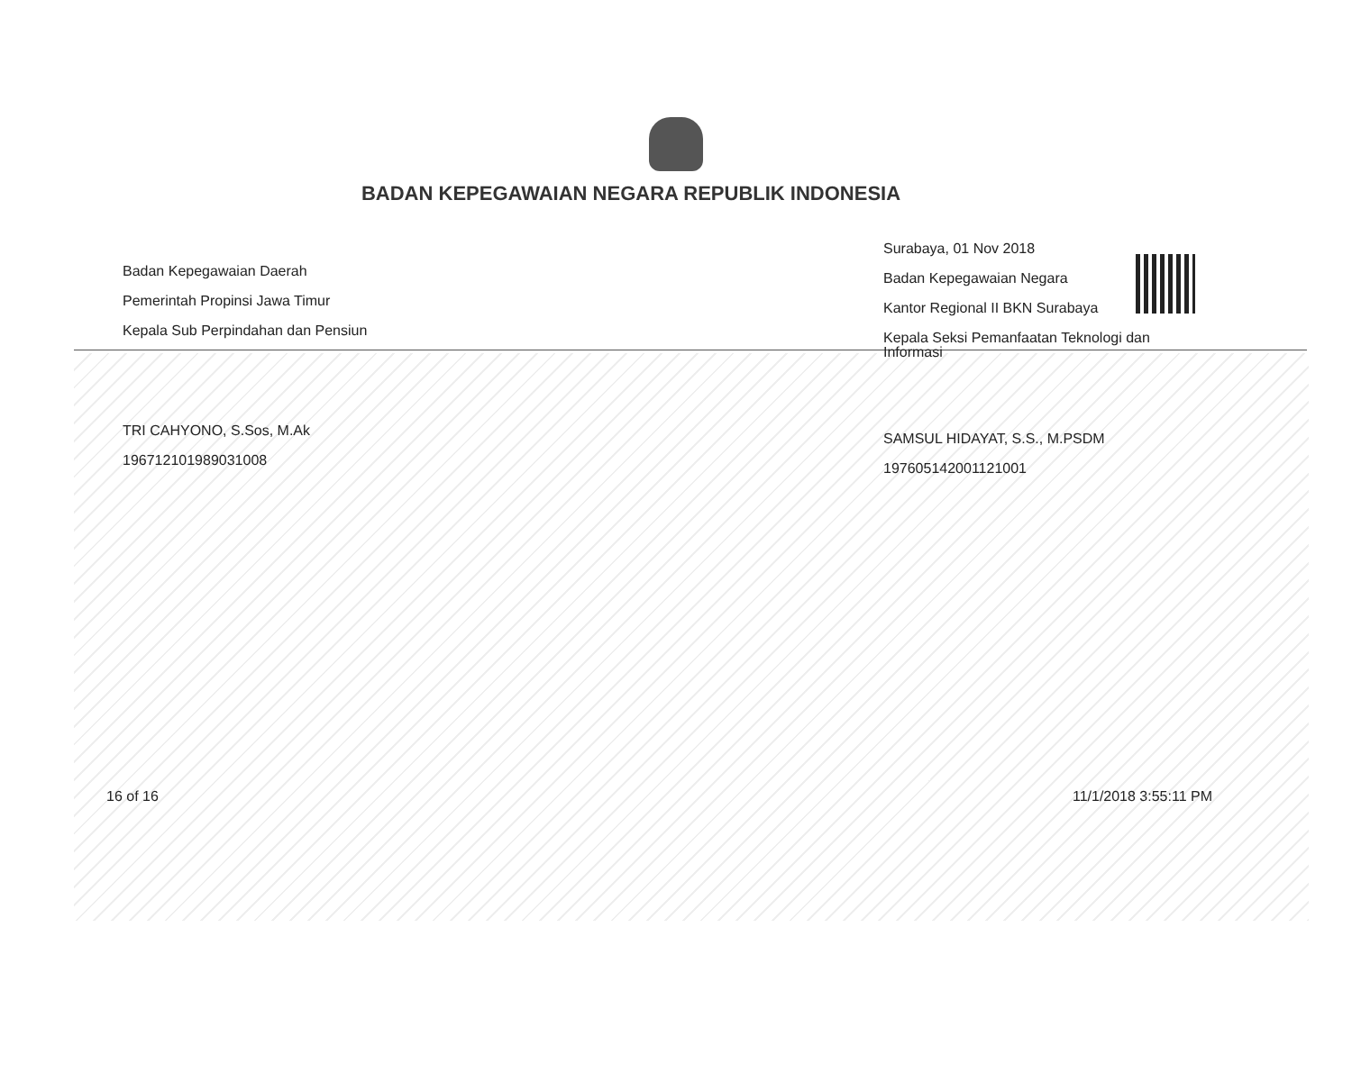BADAN KEPEGAWAIAN NEGARA REPUBLIK INDONESIA
Badan Kepegawaian Daerah
Pemerintah Propinsi Jawa Timur
Kepala Sub Perpindahan dan Pensiun
TRI CAHYONO, S.Sos, M.Ak
196712101989031008
Surabaya, 01 Nov 2018
Badan Kepegawaian Negara
Kantor Regional II BKN Surabaya
Kepala Seksi Pemanfaatan Teknologi dan Informasi
SAMSUL HIDAYAT, S.S., M.PSDM
197605142001121001
16 of 16 11/1/2018 3:55:11 PM